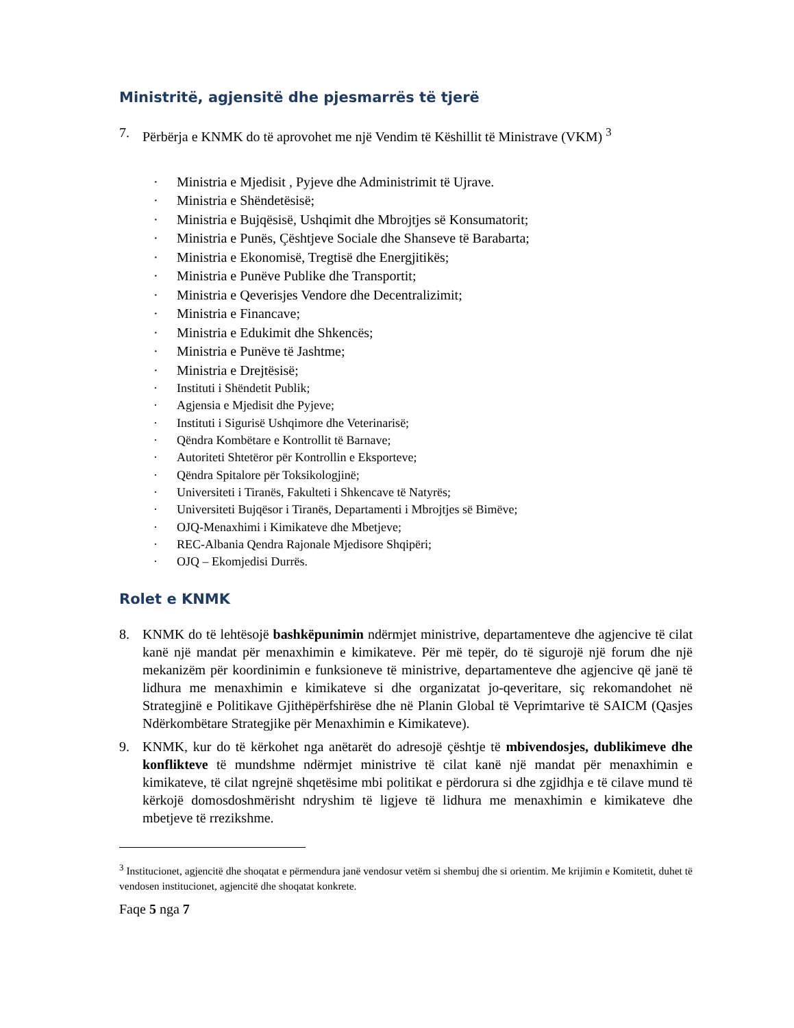Ministritë, agjensitë dhe pjesmarrës të tjerë
7. Përbërja e KNMK do të aprovohet me një Vendim të Këshillit të Ministrave (VKM) <sup>3</sup>
· Ministria e Mjedisit , Pyjeve dhe Administrimit të Ujrave.
· Ministria e Shëndetësisë;
· Ministria e Bujqësisë, Ushqimit dhe Mbrojtjes së Konsumatorit;
· Ministria e Punës, Çështjeve Sociale dhe Shanseve të Barabarta;
· Ministria e Ekonomisë, Tregtisë dhe Energjitikës;
· Ministria e Punëve Publike dhe Transportit;
· Ministria e Qeverisjes Vendore dhe Decentralizimit;
· Ministria e Financave;
· Ministria e Edukimit dhe Shkencës;
· Ministria e Punëve të Jashtme;
· Ministria e Drejtësisë;
· Instituti i Shëndetit Publik;
· Agjensia e Mjedisit dhe Pyjeve;
· Instituti i Sigurisë Ushqimore dhe Veterinarisë;
· Qëndra Kombëtare e Kontrollit të Barnave;
· Autoriteti Shtetëror për Kontrollin e Eksporteve;
· Qëndra Spitalore për Toksikologjinë;
· Universiteti i Tiranës, Fakulteti i Shkencave të Natyrës;
· Universiteti Bujqësor i Tiranës, Departamenti i Mbrojtjes së Bimëve;
· OJQ-Menaxhimi i Kimikateve dhe Mbetjeve;
· REC-Albania Qendra Rajonale Mjedisore Shqipëri;
· OJQ – Ekomjedisi Durrës.
Rolet e KNMK
8. KNMK do të lehtësojë bashkëpunimin ndërmjet ministrive, departamenteve dhe agjencive të cilat kanë një mandat për menaxhimin e kimikateve. Për më tepër, do të sigurojë një forum dhe një mekanizëm për koordinimin e funksioneve të ministrive, departamenteve dhe agjencive që janë të lidhura me menaxhimin e kimikateve si dhe organizatat jo-qeveritare, siç rekomandohet në Strategjinë e Politikave Gjithëpërfshirëse dhe në Planin Global të Veprimtarive të SAICM (Qasjes Ndërkombëtare Strategjike për Menaxhimin e Kimikateve).
9. KNMK, kur do të kërkohet nga anëtarët do adresojë çështje të mbivendosjes, dublikimeve dhe konflikteve të mundshme ndërmjet ministrive të cilat kanë një mandat për menaxhimin e kimikateve, të cilat ngrejnë shqetësime mbi politikat e përdorura si dhe zgjidhja e të cilave mund të kërkojë domosdoshmërisht ndryshim të ligjeve të lidhura me menaxhimin e kimikateve dhe mbetjeve të rrezikshme.
<sup>3</sup> Institucionet, agjencitë dhe shoqatat e përmendura janë vendosur vetëm si shembuj dhe si orientim. Me krijimin e Komitetit, duhet të vendosen institucionet, agjencitë dhe shoqatat konkrete.
Faqe 5 nga 7